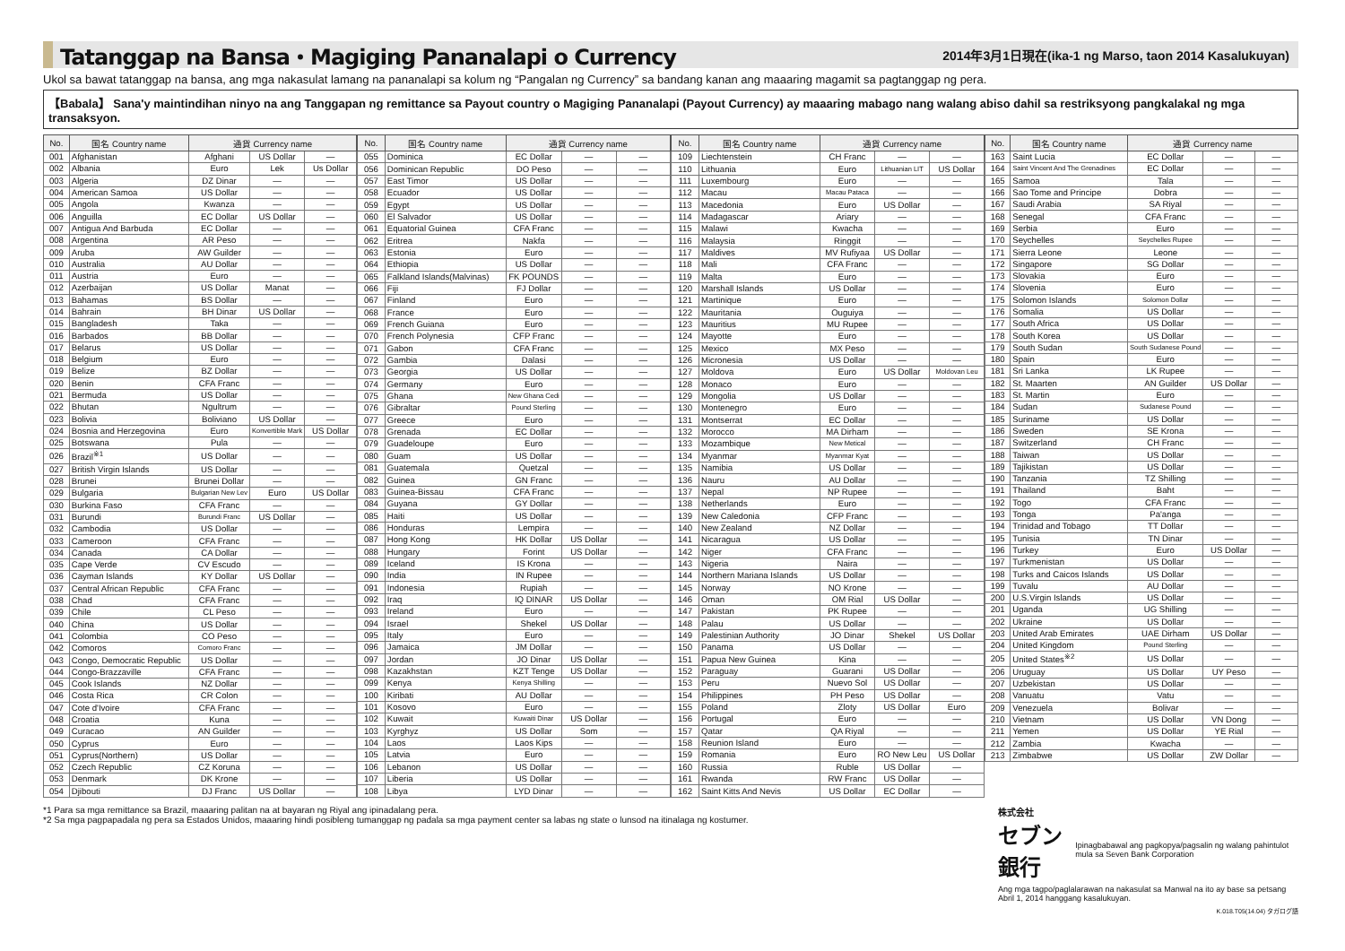Tatanggap na Bansa・Magiging Pananalapi o Currency
2014年3月1日現在(ika-1 ng Marso, taon 2014 Kasalukuyan)
Ukol sa bawat tatanggap na bansa, ang mga nakasulat lamang na pananalapi sa kolum ng “Pangalan ng Currency” sa bandang kanan ang maaaring magamit sa pagtanggap ng pera.
【Babala】 Sana'y maintindihan ninyo na ang Tanggapan ng remittance sa Payout country o Magiging Pananalapi (Payout Currency) ay maaaring mabago nang walang abiso dahil sa restriksyong pangkalakal ng mga transaksyon.
| No. | 国名 Country name | 通貨 Currency name | | |
| --- | --- | --- | --- | --- |
| 001 | Afghanistan | Afghani | US Dollar | — |
| 002 | Albania | Euro | Lek | Us Dollar |
| 003 | Algeria | DZ Dinar | — | — |
| 004 | American Samoa | US Dollar | — | — |
| 005 | Angola | Kwanza | — | — |
| 006 | Anguilla | EC Dollar | US Dollar | — |
| 007 | Antigua And Barbuda | EC Dollar | — | — |
| 008 | Argentina | AR Peso | — | — |
| 009 | Aruba | AW Guilder | — | — |
| 010 | Australia | AU Dollar | — | — |
| 011 | Austria | Euro | — | — |
| 012 | Azerbaijan | US Dollar | Manat | — |
| 013 | Bahamas | BS Dollar | — | — |
| 014 | Bahrain | BH Dinar | US Dollar | — |
| 015 | Bangladesh | Taka | — | — |
| 016 | Barbados | BB Dollar | — | — |
| 017 | Belarus | US Dollar | — | — |
| 018 | Belgium | Euro | — | — |
| 019 | Belize | BZ Dollar | — | — |
| 020 | Benin | CFA Franc | — | — |
| 021 | Bermuda | US Dollar | — | — |
| 022 | Bhutan | Ngultrum | — | — |
| 023 | Bolivia | Boliviano | US Dollar | — |
| 024 | Bosnia and Herzegovina | Euro | Konvertible Mark | US Dollar |
| 025 | Botswana | Pula | — | — |
| 026 | Brazil<sup>※1</sup> | US Dollar | — | — |
| 027 | British Virgin Islands | US Dollar | — | — |
| 028 | Brunei | Brunei Dollar | — | — |
| 029 | Bulgaria | Bulgarian New Lev | Euro | US Dollar |
| 030 | Burkina Faso | CFA Franc | — | — |
| 031 | Burundi | Burundi Franc | US Dollar | — |
| 032 | Cambodia | US Dollar | — | — |
| 033 | Cameroon | CFA Franc | — | — |
| 034 | Canada | CA Dollar | — | — |
| 035 | Cape Verde | CV Escudo | — | — |
| 036 | Cayman Islands | KY Dollar | US Dollar | — |
| 037 | Central African Republic | CFA Franc | — | — |
| 038 | Chad | CFA Franc | — | — |
| 039 | Chile | CL Peso | — | — |
| 040 | China | US Dollar | — | — |
| 041 | Colombia | CO Peso | — | — |
| 042 | Comoros | Comoro Franc | — | — |
| 043 | Congo, Democratic Republic | US Dollar | — | — |
| 044 | Congo-Brazzaville | CFA Franc | — | — |
| 045 | Cook Islands | NZ Dollar | — | — |
| 046 | Costa Rica | CR Colon | — | — |
| 047 | Cote d'Ivoire | CFA Franc | — | — |
| 048 | Croatia | Kuna | — | — |
| 049 | Curacao | AN Guilder | — | — |
| 050 | Cyprus | Euro | — | — |
| 051 | Cyprus(Northern) | US Dollar | — | — |
| 052 | Czech Republic | CZ Koruna | — | — |
| 053 | Denmark | DK Krone | — | — |
| 054 | Djibouti | DJ Franc | US Dollar | — |
| No. | 国名 Country name | 通貨 Currency name | | |
| --- | --- | --- | --- | --- |
| 055 | Dominica | EC Dollar | — | — |
| 056 | Dominican Republic | DO Peso | — | — |
| 057 | East Timor | US Dollar | — | — |
| 058 | Ecuador | US Dollar | — | — |
| 059 | Egypt | US Dollar | — | — |
| 060 | El Salvador | US Dollar | — | — |
| 061 | Equatorial Guinea | CFA Franc | — | — |
| 062 | Eritrea | Nakfa | — | — |
| 063 | Estonia | Euro | — | — |
| 064 | Ethiopia | US Dollar | — | — |
| 065 | Falkland Islands(Malvinas) | FK POUNDS | — | — |
| 066 | Fiji | FJ Dollar | — | — |
| 067 | Finland | Euro | — | — |
| 068 | France | Euro | — | — |
| 069 | French Guiana | Euro | — | — |
| 070 | French Polynesia | CFP Franc | — | — |
| 071 | Gabon | CFA Franc | — | — |
| 072 | Gambia | Dalasi | — | — |
| 073 | Georgia | US Dollar | — | — |
| 074 | Germany | Euro | — | — |
| 075 | Ghana | New Ghana Cedi | — | — |
| 076 | Gibraltar | Pound Sterling | — | — |
| 077 | Greece | Euro | — | — |
| 078 | Grenada | EC Dollar | — | — |
| 079 | Guadeloupe | Euro | — | — |
| 080 | Guam | US Dollar | — | — |
| 081 | Guatemala | Quetzal | — | — |
| 082 | Guinea | GN Franc | — | — |
| 083 | Guinea-Bissau | CFA Franc | — | — |
| 084 | Guyana | GY Dollar | — | — |
| 085 | Haiti | US Dollar | — | — |
| 086 | Honduras | Lempira | — | — |
| 087 | Hong Kong | HK Dollar | US Dollar | — |
| 088 | Hungary | Forint | US Dollar | — |
| 089 | Iceland | IS Krona | — | — |
| 090 | India | IN Rupee | — | — |
| 091 | Indonesia | Rupiah | — | — |
| 092 | Iraq | IQ DINAR | US Dollar | — |
| 093 | Ireland | Euro | — | — |
| 094 | Israel | Shekel | US Dollar | — |
| 095 | Italy | Euro | — | — |
| 096 | Jamaica | JM Dollar | — | — |
| 097 | Jordan | JO Dinar | US Dollar | — |
| 098 | Kazakhstan | KZT Tenge | US Dollar | — |
| 099 | Kenya | Kenya Shilling | — | — |
| 100 | Kiribati | AU Dollar | — | — |
| 101 | Kosovo | Euro | — | — |
| 102 | Kuwait | Kuwaiti Dinar | US Dollar | — |
| 103 | Kyrghyz | US Dollar | Som | — |
| 104 | Laos | Laos Kips | — | — |
| 105 | Latvia | Euro | — | — |
| 106 | Lebanon | US Dollar | — | — |
| 107 | Liberia | US Dollar | — | — |
| 108 | Libya | LYD Dinar | — | — |
| No. | 国名 Country name | 通貨 Currency name | | |
| --- | --- | --- | --- | --- |
| 109 | Liechtenstein | CH Franc | — | — |
| 110 | Lithuania | Euro | Lithuanian LIT | US Dollar |
| 111 | Luxembourg | Euro | — | — |
| 112 | Macau | Macau Pataca | — | — |
| 113 | Macedonia | Euro | US Dollar | — |
| 114 | Madagascar | Ariary | — | — |
| 115 | Malawi | Kwacha | — | — |
| 116 | Malaysia | Ringgit | — | — |
| 117 | Maldives | MV Rufiyaa | US Dollar | — |
| 118 | Mali | CFA Franc | — | — |
| 119 | Malta | Euro | — | — |
| 120 | Marshall Islands | US Dollar | — | — |
| 121 | Martinique | Euro | — | — |
| 122 | Mauritania | Ouguiya | — | — |
| 123 | Mauritius | MU Rupee | — | — |
| 124 | Mayotte | Euro | — | — |
| 125 | Mexico | MX Peso | — | — |
| 126 | Micronesia | US Dollar | — | — |
| 127 | Moldova | Euro | US Dollar | Moldovan Leu |
| 128 | Monaco | Euro | — | — |
| 129 | Mongolia | US Dollar | — | — |
| 130 | Montenegro | Euro | — | — |
| 131 | Montserrat | EC Dollar | — | — |
| 132 | Morocco | MA Dirham | — | — |
| 133 | Mozambique | New Metical | — | — |
| 134 | Myanmar | Myanmar Kyat | — | — |
| 135 | Namibia | US Dollar | — | — |
| 136 | Nauru | AU Dollar | — | — |
| 137 | Nepal | NP Rupee | — | — |
| 138 | Netherlands | Euro | — | — |
| 139 | New Caledonia | CFP Franc | — | — |
| 140 | New Zealand | NZ Dollar | — | — |
| 141 | Nicaragua | US Dollar | — | — |
| 142 | Niger | CFA Franc | — | — |
| 143 | Nigeria | Naira | — | — |
| 144 | Northern Mariana Islands | US Dollar | — | — |
| 145 | Norway | NO Krone | — | — |
| 146 | Oman | OM Rial | US Dollar | — |
| 147 | Pakistan | PK Rupee | — | — |
| 148 | Palau | US Dollar | — | — |
| 149 | Palestinian Authority | JO Dinar | Shekel | US Dollar |
| 150 | Panama | US Dollar | — | — |
| 151 | Papua New Guinea | Kina | — | — |
| 152 | Paraguay | Guarani | US Dollar | — |
| 153 | Peru | Nuevo Sol | US Dollar | — |
| 154 | Philippines | PH Peso | US Dollar | — |
| 155 | Poland | Zloty | US Dollar | Euro |
| 156 | Portugal | Euro | — | — |
| 157 | Qatar | QA Riyal | — | — |
| 158 | Reunion Island | Euro | — | — |
| 159 | Romania | Euro | RO New Leu | US Dollar |
| 160 | Russia | Ruble | US Dollar | — |
| 161 | Rwanda | RW Franc | US Dollar | — |
| 162 | Saint Kitts And Nevis | US Dollar | EC Dollar | — |
| No. | 国名 Country name | 通貨 Currency name | | |
| --- | --- | --- | --- | --- |
| 163 | Saint Lucia | EC Dollar | — | — |
| 164 | Saint Vincent And The Grenadines | EC Dollar | — | — |
| 165 | Samoa | Tala | — | — |
| 166 | Sao Tome and Principe | Dobra | — | — |
| 167 | Saudi Arabia | SA Riyal | — | — |
| 168 | Senegal | CFA Franc | — | — |
| 169 | Serbia | Euro | — | — |
| 170 | Seychelles | Seychelles Rupee | — | — |
| 171 | Sierra Leone | Leone | — | — |
| 172 | Singapore | SG Dollar | — | — |
| 173 | Slovakia | Euro | — | — |
| 174 | Slovenia | Euro | — | — |
| 175 | Solomon Islands | Solomon Dollar | — | — |
| 176 | Somalia | US Dollar | — | — |
| 177 | South Africa | US Dollar | — | — |
| 178 | South Korea | US Dollar | — | — |
| 179 | South Sudan | South Sudanese Pound | — | — |
| 180 | Spain | Euro | — | — |
| 181 | Sri Lanka | LK Rupee | — | — |
| 182 | St. Maarten | AN Guilder | US Dollar | — |
| 183 | St. Martin | Euro | — | — |
| 184 | Sudan | Sudanese Pound | — | — |
| 185 | Suriname | US Dollar | — | — |
| 186 | Sweden | SE Krona | — | — |
| 187 | Switzerland | CH Franc | — | — |
| 188 | Taiwan | US Dollar | — | — |
| 189 | Tajikistan | US Dollar | — | — |
| 190 | Tanzania | TZ Shilling | — | — |
| 191 | Thailand | Baht | — | — |
| 192 | Togo | CFA Franc | — | — |
| 193 | Tonga | Pa'anga | — | — |
| 194 | Trinidad and Tobago | TT Dollar | — | — |
| 195 | Tunisia | TN Dinar | — | — |
| 196 | Turkey | Euro | US Dollar | — |
| 197 | Turkmenistan | US Dollar | — | — |
| 198 | Turks and Caicos Islands | US Dollar | — | — |
| 199 | Tuvalu | AU Dollar | — | — |
| 200 | U.S.Virgin Islands | US Dollar | — | — |
| 201 | Uganda | UG Shilling | — | — |
| 202 | Ukraine | US Dollar | — | — |
| 203 | United Arab Emirates | UAE Dirham | US Dollar | — |
| 204 | United Kingdom | Pound Sterling | — | — |
| 205 | United States<sup>※2</sup> | US Dollar | — | — |
| 206 | Uruguay | US Dollar | UY Peso | — |
| 207 | Uzbekistan | US Dollar | — | — |
| 208 | Vanuatu | Vatu | — | — |
| 209 | Venezuela | Bolivar | — | — |
| 210 | Vietnam | US Dollar | VN Dong | — |
| 211 | Yemen | US Dollar | YE Rial | — |
| 212 | Zambia | Kwacha | — | — |
| 213 | Zimbabwe | US Dollar | ZW Dollar | — |
*1 Para sa mga remittance sa Brazil, maaaring palitan na at bayaran ng Riyal ang ipinadalang pera.
*2 Sa mga pagpapadala ng pera sa Estados Unidos, maaaring hindi posibleng tumanggap ng padala sa mga payment center sa labas ng state o lunsod na itinalaga ng kostumer.
株式会社
セブン銀行 Ipinagbabawal ang pagkopya/pagsalin ng walang pahintulot mula sa Seven Bank Corporation
Ang mga tagpo/paglalarawan na nakasulat sa Manwal na ito ay base sa petsang Abril 1, 2014 hanggang kasalukuyan.
K.018.T05(14.04) タガログ語